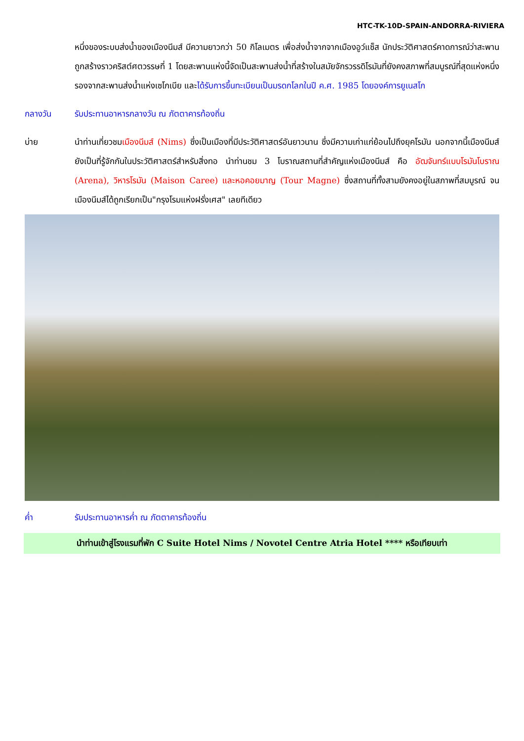HTC-TK-10D-SPAIN-ANDORRA-RIVIERA
หนึ่งของระบบส่งน้ำของเมืองนีมส์ มีความยาวกว่า 50 กิโลเมตร เพื่อส่งน้ำจากจากเมืองอูว์แซ็ส นักประวัติศาสตร์คาดการณ์ว่าสะพานถูกสร้างราวคริสต์ศตวรรษที่ 1 โดยสะพานแห่งนี้จัดเป็นสะพานส่งน้ำที่สร้างในสมัยจักรวรรดิโรมันที่ยังคงสภาพที่สมบูรณ์ที่สุดแห่งหนึ่ง รองจากสะพานส่งน้ำแห่งเซโกเบีย และได้รับการขึ้นทะเบียนเป็นมรดกโลกในปี ค.ศ. 1985 โดยองค์การยูเนสโก
กลางวัน รับประทานอาหารกลางวัน ณ ภัตตาคารท้องถิ่น
บ่าย นำท่านเที่ยวชมเมืองนีมส์ (Nims) ซึ่งเป็นเมืองที่มีประวัติศาสตร์อันยาวนาน ซึ่งมีความเก่าแก่ย้อนไปถึงยุคโรมัน นอกจากนี้เมืองนีมส์ยังเป็นที่รู้จักกันในประวัติศาสตร์สำหรับสิ่งทอ นำท่านชม 3 โบราณสถานที่สำคัญแห่งเมืองนีมส์ คือ อัฒจันทร์แบบโรมันโบราณ (Arena), วิหารโรมัน (Maison Caree) และหอคอยมาญ (Tour Magne) ซึ่งสถานที่ทั้งสามยังคงอยู่ในสภาพที่สมบูรณ์ จนเมืองนีมส์ได้ถูกเรียกเป็น"กรุงโรมแห่งฝรั่งเศส" เลยทีเดียว
ค่ำ รับประทานอาหารค่ำ ณ ภัตตาคารท้องถิ่น
นำท่านเข้าสู่โรงแรมที่พัก C Suite Hotel Nims / Novotel Centre Atria Hotel **** หรือเทียบเท่า